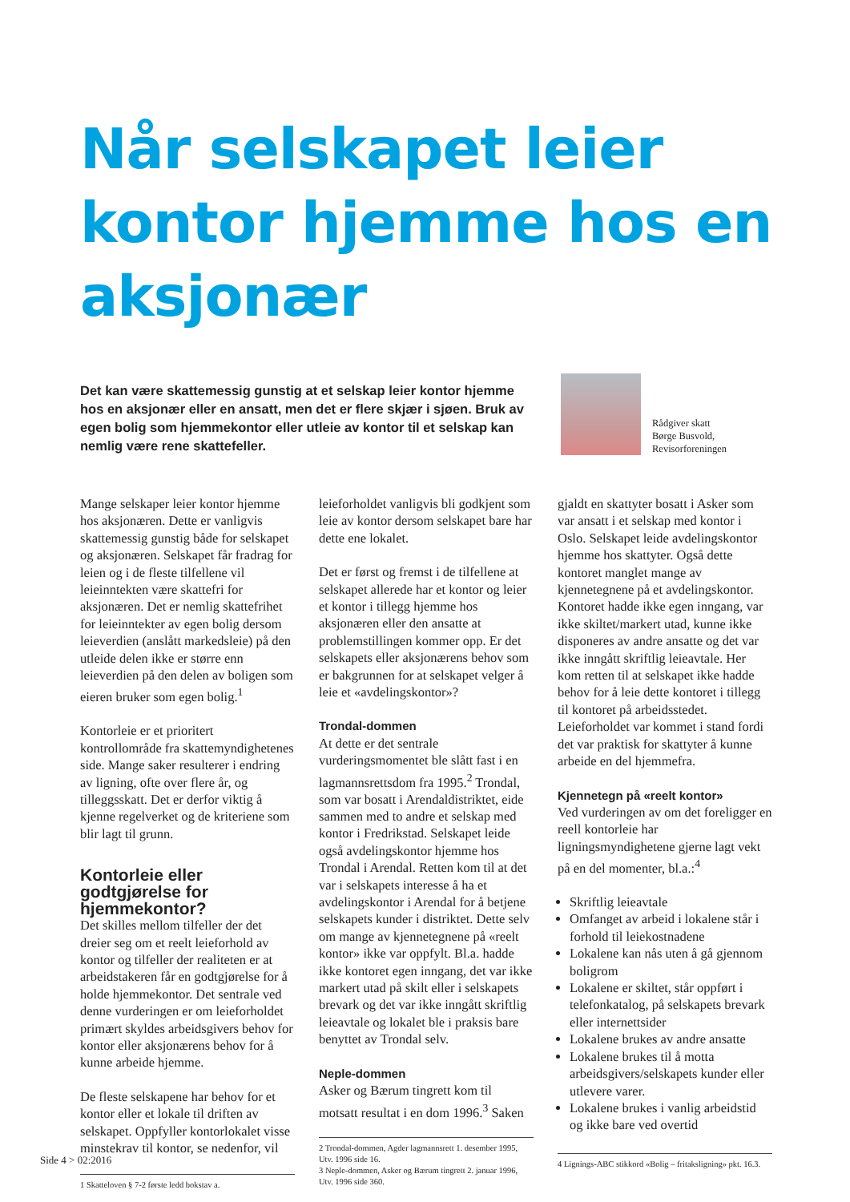Når selskapet leier kontor hjemme hos en aksjonær
Det kan være skattemessig gunstig at et selskap leier kontor hjemme hos en aksjonær eller en ansatt, men det er flere skjær i sjøen. Bruk av egen bolig som hjemmekontor eller utleie av kontor til et selskap kan nemlig være rene skattefeller.
Rådgiver skatt
Børge Busvold,
Revisorforeningen
Mange selskaper leier kontor hjemme hos aksjonæren. Dette er vanligvis skattemessig gunstig både for selskapet og aksjonæren. Selskapet får fradrag for leien og i de fleste tilfellene vil leieinntekten være skattefri for aksjonæren. Det er nemlig skattefrihet for leieinntekter av egen bolig dersom leieverdien (anslått markedsleie) på den utleide delen ikke er større enn leieverdien på den delen av boligen som eieren bruker som egen bolig.<sup>1</sup>
Kontorleie er et prioritert kontrollområde fra skattemyndighetenes side. Mange saker resulterer i endring av ligning, ofte over flere år, og tilleggsskatt. Det er derfor viktig å kjenne regelverket og de kriteriene som blir lagt til grunn.
Kontorleie eller godtgjørelse for hjemmekontor?
Det skilles mellom tilfeller der det dreier seg om et reelt leieforhold av kontor og tilfeller der realiteten er at arbeidstakeren får en godtgjørelse for å holde hjemmekontor. Det sentrale ved denne vurderingen er om leieforholdet primært skyldes arbeidsgivers behov for kontor eller aksjonærens behov for å kunne arbeide hjemme.
De fleste selskapene har behov for et kontor eller et lokale til driften av selskapet. Oppfyller kontorlokalet visse minstekrav til kontor, se nedenfor, vil
1 Skatteloven § 7-2 første ledd bokstav a.
leieforholdet vanligvis bli godkjent som leie av kontor dersom selskapet bare har dette ene lokalet.
Det er først og fremst i de tilfellene at selskapet allerede har et kontor og leier et kontor i tillegg hjemme hos aksjonæren eller den ansatte at problemstillingen kommer opp. Er det selskapets eller aksjonærens behov som er bakgrunnen for at selskapet velger å leie et «avdelingskontor»?
Trondal-dommen
At dette er det sentrale vurderingsmomentet ble slått fast i en lagmannsrettsdom fra 1995.<sup>2</sup> Trondal, som var bosatt i Arendaldistriktet, eide sammen med to andre et selskap med kontor i Fredrikstad. Selskapet leide også avdelingskontor hjemme hos Trondal i Arendal. Retten kom til at det var i selskapets interesse å ha et avdelingskontor i Arendal for å betjene selskapets kunder i distriktet. Dette selv om mange av kjennetegnene på «reelt kontor» ikke var oppfylt. Bl.a. hadde ikke kontoret egen inngang, det var ikke markert utad på skilt eller i selskapets brevark og det var ikke inngått skriftlig leieavtale og lokalet ble i praksis bare benyttet av Trondal selv.
Neple-dommen
Asker og Bærum tingrett kom til motsatt resultat i en dom 1996.<sup>3</sup> Saken
2 Trondal-dommen, Agder lagmannsrett 1. desember 1995, Utv. 1996 side 16.
3 Neple-dommen, Asker og Bærum tingrett 2. januar 1996, Utv. 1996 side 360.
gjaldt en skattyter bosatt i Asker som var ansatt i et selskap med kontor i Oslo. Selskapet leide avdelingskontor hjemme hos skattyter. Også dette kontoret manglet mange av kjennetegnene på et avdelingskontor. Kontoret hadde ikke egen inngang, var ikke skiltet/markert utad, kunne ikke disponeres av andre ansatte og det var ikke inngått skriftlig leieavtale. Her kom retten til at selskapet ikke hadde behov for å leie dette kontoret i tillegg til kontoret på arbeidsstedet. Leieforholdet var kommet i stand fordi det var praktisk for skattyter å kunne arbeide en del hjemmefra.
Kjennetegn på «reelt kontor»
Ved vurderingen av om det foreligger en reell kontorleie har ligningsmyndighetene gjerne lagt vekt på en del momenter, bl.a.:<sup>4</sup>
Skriftlig leieavtale
Omfanget av arbeid i lokalene står i forhold til leiekostnadene
Lokalene kan nås uten å gå gjennom boligrom
Lokalene er skiltet, står oppført i telefonkatalog, på selskapets brevark eller internettsider
Lokalene brukes av andre ansatte
Lokalene brukes til å motta arbeidsgivers/selskapets kunder eller utlevere varer.
Lokalene brukes i vanlig arbeidstid og ikke bare ved overtid
4 Lignings-ABC stikkord «Bolig – fritaksligning» pkt. 16.3.
Side 4 > 02:2016